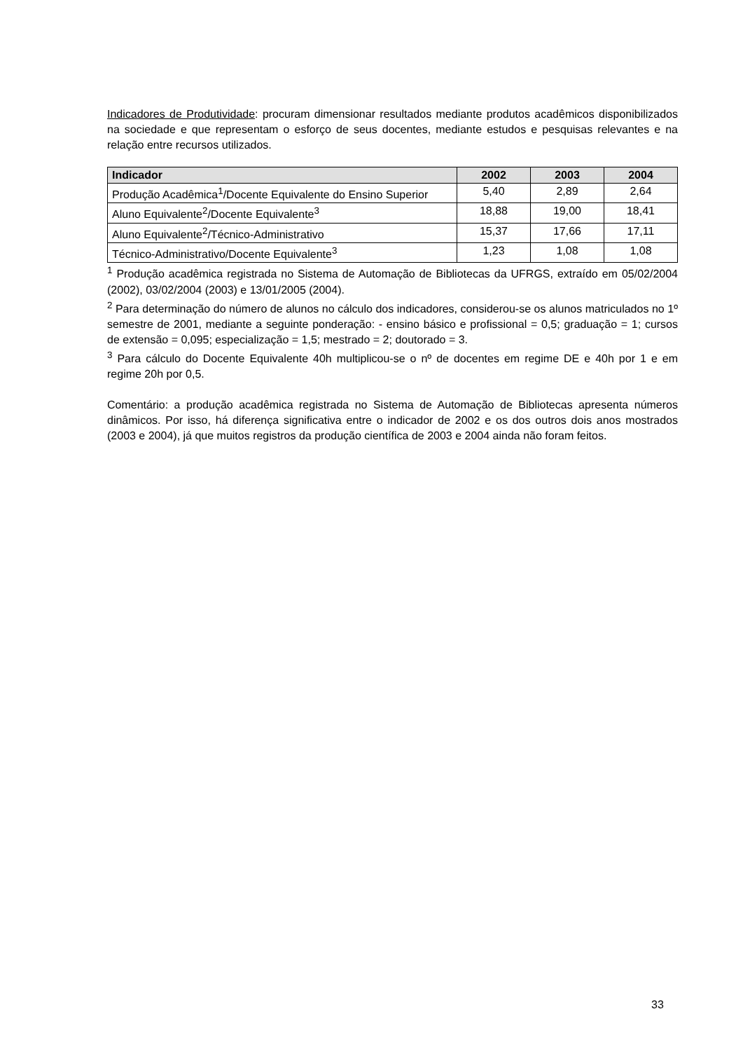Indicadores de Produtividade: procuram dimensionar resultados mediante produtos acadêmicos disponibilizados na sociedade e que representam o esforço de seus docentes, mediante estudos e pesquisas relevantes e na relação entre recursos utilizados.
| Indicador | 2002 | 2003 | 2004 |
| --- | --- | --- | --- |
| Produção Acadêmica<sup>1</sup>/Docente Equivalente do Ensino Superior | 5,40 | 2,89 | 2,64 |
| Aluno Equivalente<sup>2</sup>/Docente Equivalente<sup>3</sup> | 18,88 | 19,00 | 18,41 |
| Aluno Equivalente<sup>2</sup>/Técnico-Administrativo | 15,37 | 17,66 | 17,11 |
| Técnico-Administrativo/Docente Equivalente<sup>3</sup> | 1,23 | 1,08 | 1,08 |
<sup>1</sup> Produção acadêmica registrada no Sistema de Automação de Bibliotecas da UFRGS, extraído em 05/02/2004 (2002), 03/02/2004 (2003) e 13/01/2005 (2004).
<sup>2</sup> Para determinação do número de alunos no cálculo dos indicadores, considerou-se os alunos matriculados no 1º semestre de 2001, mediante a seguinte ponderação: - ensino básico e profissional = 0,5; graduação = 1; cursos de extensão = 0,095; especialização = 1,5; mestrado = 2; doutorado = 3.
<sup>3</sup> Para cálculo do Docente Equivalente 40h multiplicou-se o nº de docentes em regime DE e 40h por 1 e em regime 20h por 0,5.
Comentário: a produção acadêmica registrada no Sistema de Automação de Bibliotecas apresenta números dinâmicos. Por isso, há diferença significativa entre o indicador de 2002 e os dos outros dois anos mostrados (2003 e 2004), já que muitos registros da produção científica de 2003 e 2004 ainda não foram feitos.
33